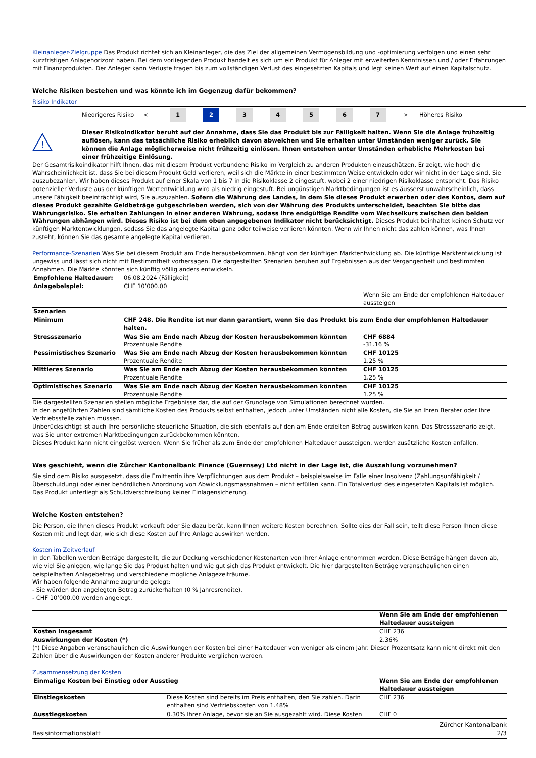Kleinanleger-Zielgruppe Das Produkt richtet sich an Kleinanleger, die das Ziel der allgemeinen Vermögensbildung und -optimierung verfolgen und einen sehr kurzfristigen Anlagehorizont haben. Bei dem vorliegenden Produkt handelt es sich um ein Produkt für Anleger mit erweiterten Kenntnissen und / oder Erfahrungen mit Finanzprodukten. Der Anleger kann Verluste tragen bis zum vollständigen Verlust des eingesetzten Kapitals und legt keinen Wert auf einen Kapitalschutz.
Welche Risiken bestehen und was könnte ich im Gegenzug dafür bekommen?
Risiko Indikator
Niedrigeres Risiko < 1 2 34567 > Höheres Risiko
!
Dieser Risikoindikator beruht auf der Annahme, dass Sie das Produkt bis zur Fälligkeit halten. Wenn Sie die Anlage frühzeitig auflösen, kann das tatsächliche Risiko erheblich davon abweichen und Sie erhalten unter Umständen weniger zurück. Sie können die Anlage möglicherweise nicht frühzeitig einlösen. Ihnen entstehen unter Umständen erhebliche Mehrkosten bei einer frühzeitige Einlösung.
Der Gesamtrisikoindikator hilft Ihnen, das mit diesem Produkt verbundene Risiko im Vergleich zu anderen Produkten einzuschätzen. Er zeigt, wie hoch die Wahrscheinlichkeit ist, dass Sie bei diesem Produkt Geld verlieren, weil sich die Märkte in einer bestimmten Weise entwickeln oder wir nicht in der Lage sind, Sie auszubezahlen. Wir haben dieses Produkt auf einer Skala von 1 bis 7 in die Risikoklasse 2 eingestuft, wobei 2 einer niedrigen Risikoklasse entspricht. Das Risiko potenzieller Verluste aus der künftigen Wertentwicklung wird als niedrig eingestuft. Bei ungünstigen Marktbedingungen ist es äusserst unwahrscheinlich, dass unsere Fähigkeit beeinträchtigt wird, Sie auszuzahlen. Sofern die Währung des Landes, in dem Sie dieses Produkt erwerben oder des Kontos, dem auf dieses Produkt gezahlte Geldbeträge gutgeschrieben werden, sich von der Währung des Produkts unterscheidet, beachten Sie bitte das Währungsrisiko. Sie erhalten Zahlungen in einer anderen Währung, sodass Ihre endgültige Rendite vom Wechselkurs zwischen den beiden Währungen abhängen wird. Dieses Risiko ist bei dem oben angegebenen Indikator nicht berücksichtigt. Dieses Produkt beinhaltet keinen Schutz vor künftigen Marktentwicklungen, sodass Sie das angelegte Kapital ganz oder teilweise verlieren könnten. Wenn wir Ihnen nicht das zahlen können, was Ihnen zusteht, können Sie das gesamte angelegte Kapital verlieren.
Performance-Szenarien Was Sie bei diesem Produkt am Ende herausbekommen, hängt von der künftigen Marktentwicklung ab. Die künftige Marktentwicklung ist ungewiss und lässt sich nicht mit Bestimmtheit vorhersagen. Die dargestellten Szenarien beruhen auf Ergebnissen aus der Vergangenheit und bestimmten Annahmen. Die Märkte könnten sich künftig völlig anders entwickeln.
| Empfohlene Haltedauer: | 06.08.2024 (Fälligkeit) | |
| Anlagebeispiel: | CHF 10’000.00 | |
| | | Wenn Sie am Ende der empfohlenen Haltedauer aussteigen |
| Szenarien | | |
| Minimum | CHF 248. Die Rendite ist nur dann garantiert, wenn Sie das Produkt bis zum Ende der empfohlenen Haltedauer halten. | |
| Stressszenario | Was Sie am Ende nach Abzug der Kosten herausbekommen könnten Prozentuale Rendite | CHF 6884 -31.16 % |
| Pessimistisches Szenario | Was Sie am Ende nach Abzug der Kosten herausbekommen könnten Prozentuale Rendite | CHF 10125 1.25 % |
| Mittleres Szenario | Was Sie am Ende nach Abzug der Kosten herausbekommen könnten Prozentuale Rendite | CHF 10125 1.25 % |
| Optimistisches Szenario | Was Sie am Ende nach Abzug der Kosten herausbekommen könnten Prozentuale Rendite | CHF 10125 1.25 % |
Die dargestellten Szenarien stellen mögliche Ergebnisse dar, die auf der Grundlage von Simulationen berechnet wurden.
In den angeführten Zahlen sind sämtliche Kosten des Produkts selbst enthalten, jedoch unter Umständen nicht alle Kosten, die Sie an Ihren Berater oder Ihre Vertriebsstelle zahlen müssen.
Unberücksichtigt ist auch Ihre persönliche steuerliche Situation, die sich ebenfalls auf den am Ende erzielten Betrag auswirken kann. Das Stressszenario zeigt, was Sie unter extremen Marktbedingungen zurückbekommen könnten.
Dieses Produkt kann nicht eingelöst werden. Wenn Sie früher als zum Ende der empfohlenen Haltedauer aussteigen, werden zusätzliche Kosten anfallen.
Was geschieht, wenn die Zürcher Kantonalbank Finance (Guernsey) Ltd nicht in der Lage ist, die Auszahlung vorzunehmen?
Sie sind dem Risiko ausgesetzt, dass die Emittentin ihre Verpflichtungen aus dem Produkt – beispielsweise im Falle einer Insolvenz (Zahlungsunfähigkeit / Überschuldung) oder einer behördlichen Anordnung von Abwicklungsmassnahmen – nicht erfüllen kann. Ein Totalverlust des eingesetzten Kapitals ist möglich. Das Produkt unterliegt als Schuldverschreibung keiner Einlagensicherung.
Welche Kosten entstehen?
Die Person, die Ihnen dieses Produkt verkauft oder Sie dazu berät, kann Ihnen weitere Kosten berechnen. Sollte dies der Fall sein, teilt diese Person Ihnen diese Kosten mit und legt dar, wie sich diese Kosten auf Ihre Anlage auswirken werden.
Kosten im Zeitverlauf
In den Tabellen werden Beträge dargestellt, die zur Deckung verschiedener Kostenarten von Ihrer Anlage entnommen werden. Diese Beträge hängen davon ab, wie viel Sie anlegen, wie lange Sie das Produkt halten und wie gut sich das Produkt entwickelt. Die hier dargestellten Beträge veranschaulichen einen beispielhaften Anlagebetrag und verschiedene mögliche Anlagezeiträume.
Wir haben folgende Annahme zugrunde gelegt:
- Sie würden den angelegten Betrag zurückerhalten (0 % Jahresrendite).
- CHF 10’000.00 werden angelegt.
| | Wenn Sie am Ende der empfohlenen Haltedauer aussteigen |
| --- | --- |
| Kosten insgesamt | CHF 236 |
| Auswirkungen der Kosten (*) | 2.36% |
(*) Diese Angaben veranschaulichen die Auswirkungen der Kosten bei einer Haltedauer von weniger als einem Jahr. Dieser Prozentsatz kann nicht direkt mit den Zahlen über die Auswirkungen der Kosten anderer Produkte verglichen werden.
Zusammensetzung der Kosten
| Einmalige Kosten bei Einstieg oder Ausstieg | | Wenn Sie am Ende der empfohlenen Haltedauer aussteigen |
| --- | --- | --- |
| Einstiegskosten | Diese Kosten sind bereits im Preis enthalten, den Sie zahlen. Darin enthalten sind Vertriebskosten von 1.48% | CHF 236 |
| Ausstiegskosten | 0.30% Ihrer Anlage, bevor sie an Sie ausgezahlt wird. Diese Kosten | CHF 0 |
Basisinformationsblatt Zürcher Kantonalbank
2/3